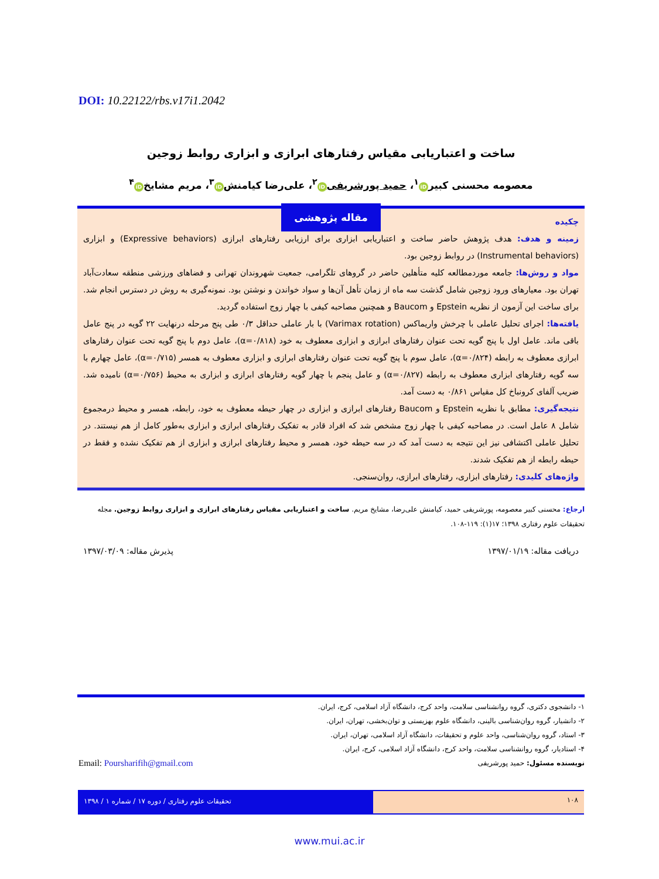DOI: 10.22122/rbs.v17i1.2042
ساخت و اعتباریابی مقیاس رفتارهای ابرازی و ابزاری روابط زوجین
معصومه محسنی کبیر iD<sup>۱</sup>، حمید پورشریفی iD<sup>۲</sup>، علی‌رضا کیامنش iD<sup>۳</sup>، مریم مشایخ iD<sup>۴</sup>
مقاله پژوهشی
چکیده
زمینه و هدف: هدف پژوهش حاضر ساخت و اعتباریابی ابزاری برای ارزیابی رفتارهای ابرازی (Expressive behaviors) و ابزاری (Instrumental behaviors) در روابط زوجین بود.
مواد و روش‌ها: جامعه موردمطالعه کلیه متأهلین حاضر در گروهای تلگرامی، جمعیت شهروندان تهرانی و فضاهای ورزشی منطقه سعادت‌آباد تهران بود. معیارهای ورود زوجین شامل گذشت سه ماه از زمان تأهل آن‌ها و سواد خواندن و نوشتن بود. نمونه‌گیری به روش در دسترس انجام شد. برای ساخت این آزمون از نظریه Epstein و Baucom و همچنین مصاحبه کیفی با چهار زوج استفاده گردید.
یافته‌ها: اجرای تحلیل عاملی با چرخش واریماکس (Varimax rotation) با بار عاملی حداقل ۰/۳ طی پنج مرحله درنهایت ۲۲ گویه در پنج عامل باقی ماند. عامل اول با پنج گویه تحت عنوان رفتارهای ابرازی و ابزاری معطوف به خود (α=۰/۸۱۸)، عامل دوم با پنج گویه تحت عنوان رفتارهای ابرازی معطوف به رابطه (α=۰/۸۲۴)، عامل سوم با پنج گویه تحت عنوان رفتارهای ابرازی و ابزاری معطوف به همسر (α=۰/۷۱۵)، عامل چهارم با سه گویه رفتارهای ابزاری معطوف به رابطه (α=۰/۸۲۷) و عامل پنجم با چهار گویه رفتارهای ابرازی و ابزاری به محیط (α=۰/۷۵۶) نامیده شد. ضریب آلفای کرونباخ کل مقیاس ۰/۸۶۱ به دست آمد.
نتیجه‌گیری: مطابق با نظریه Epstein و Baucom رفتارهای ابرازی و ابزاری در چهار حیطه معطوف به خود، رابطه، همسر و محیط درمجموع شامل ۸ عامل است. در مصاحبه کیفی با چهار زوج مشخص شد که افراد قادر به تفکیک رفتارهای ابرازی و ابزاری به‌طور کامل از هم نیستند. در تحلیل عاملی اکتشافی نیز این نتیجه به دست آمد که در سه حیطه خود، همسر و محیط رفتارهای ابرازی و ابزاری از هم تفکیک نشده و فقط در حیطه رابطه از هم تفکیک شدند.
واژه‌های کلیدی: رفتارهای ابزاری، رفتارهای ابرازی، روان‌سنجی.
ارجاع: محسنی کبیر معصومه، پورشریفی حمید، کیامنش علی‌رضا، مشایخ مریم. ساخت و اعتباریابی مقیاس رفتارهای ابرازی و ابزاری روابط زوجین. مجله تحقیقات علوم رفتاری ۱۳۹۸؛ ۱۷(۱): ۱۱۹-۱۰۸.
دریافت مقاله: ۱۳۹۷/۰۱/۱۹ پذیرش مقاله: ۱۳۹۷/۰۳/۰۹
۱- دانشجوی دکتری، گروه روانشناسی سلامت، واحد کرج، دانشگاه آزاد اسلامی، کرج، ایران.
۲- دانشیار، گروه روان‌شناسی بالینی، دانشگاه علوم بهزیستی و توان‌بخشی، تهران، ایران.
۳- استاد، گروه روان‌شناسی، واحد علوم و تحقیقات، دانشگاه آزاد اسلامی، تهران، ایران.
۴- استادیار، گروه روانشناسی سلامت، واحد کرج، دانشگاه آزاد اسلامی، کرج، ایران.
نویسنده مسئول: حمید پورشریفی
Email: Poursharifih@gmail.com
۱۰۸
تحقیقات علوم رفتاری / دوره ۱۷ / شماره ۱ / ۱۳۹۸
www.mui.ac.ir